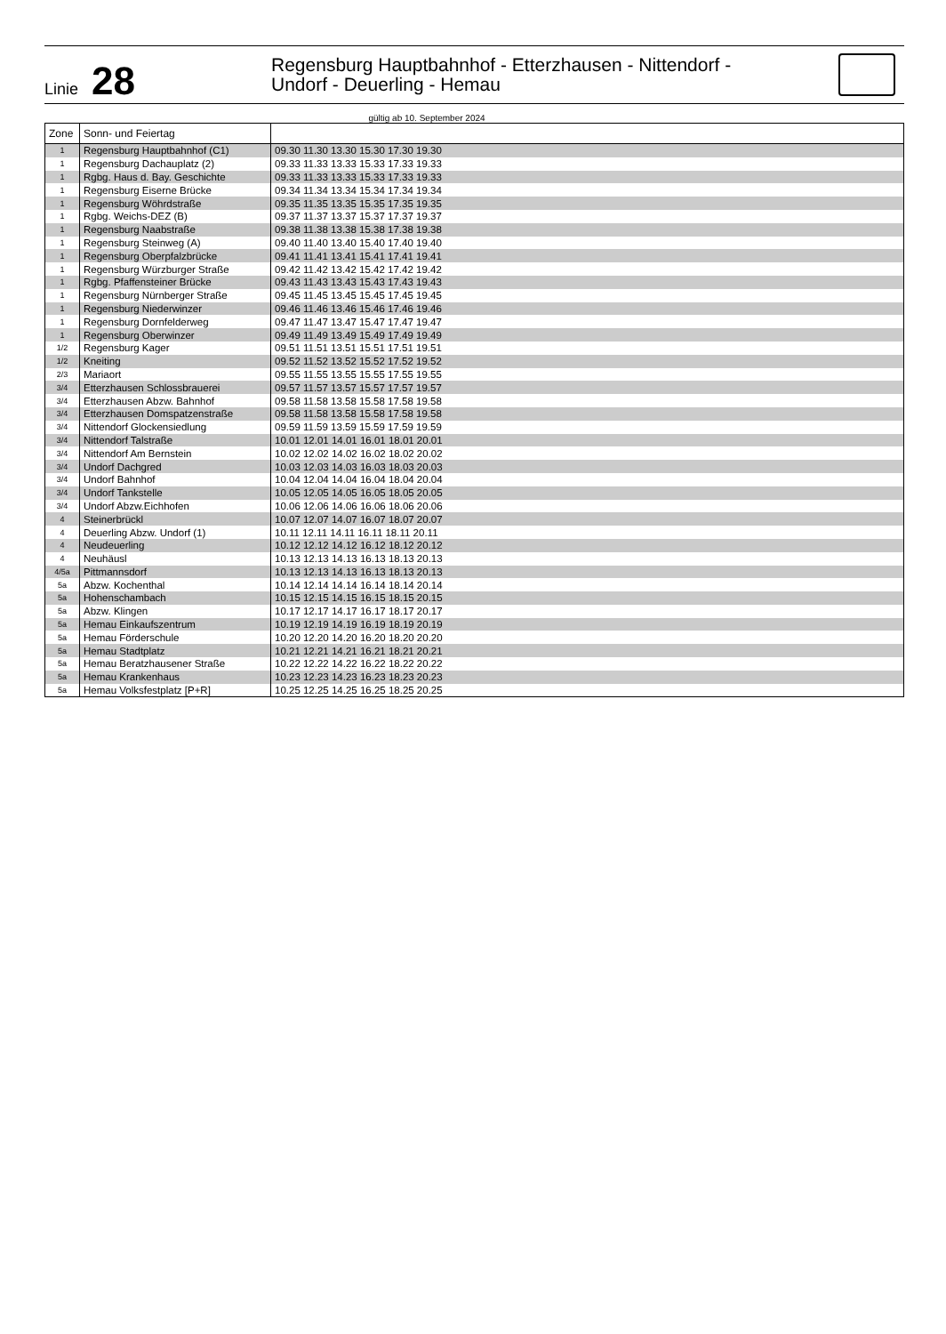Linie 28
Regensburg Hauptbahnhof - Etterzhausen - Nittendorf -
Undorf - Deuerling - Hemau
gültig ab 10. September 2024
| Zone | Sonn- und Feiertag | |
| --- | --- | --- |
| 1 | Regensburg Hauptbahnhof (C1) | 09.30 11.30 13.30 15.30 17.30 19.30 |
| 1 | Regensburg Dachauplatz (2) | 09.33 11.33 13.33 15.33 17.33 19.33 |
| 1 | Rgbg. Haus d. Bay. Geschichte | 09.33 11.33 13.33 15.33 17.33 19.33 |
| 1 | Regensburg Eiserne Brücke | 09.34 11.34 13.34 15.34 17.34 19.34 |
| 1 | Regensburg Wöhrdstraße | 09.35 11.35 13.35 15.35 17.35 19.35 |
| 1 | Rgbg. Weichs-DEZ (B) | 09.37 11.37 13.37 15.37 17.37 19.37 |
| 1 | Regensburg Naabstraße | 09.38 11.38 13.38 15.38 17.38 19.38 |
| 1 | Regensburg Steinweg (A) | 09.40 11.40 13.40 15.40 17.40 19.40 |
| 1 | Regensburg Oberpfalzbrücke | 09.41 11.41 13.41 15.41 17.41 19.41 |
| 1 | Regensburg Würzburger Straße | 09.42 11.42 13.42 15.42 17.42 19.42 |
| 1 | Rgbg. Pfaffensteiner Brücke | 09.43 11.43 13.43 15.43 17.43 19.43 |
| 1 | Regensburg Nürnberger Straße | 09.45 11.45 13.45 15.45 17.45 19.45 |
| 1 | Regensburg Niederwinzer | 09.46 11.46 13.46 15.46 17.46 19.46 |
| 1 | Regensburg Dornfelderweg | 09.47 11.47 13.47 15.47 17.47 19.47 |
| 1 | Regensburg Oberwinzer | 09.49 11.49 13.49 15.49 17.49 19.49 |
| 1/2 | Regensburg Kager | 09.51 11.51 13.51 15.51 17.51 19.51 |
| 1/2 | Kneiting | 09.52 11.52 13.52 15.52 17.52 19.52 |
| 2/3 | Mariaort | 09.55 11.55 13.55 15.55 17.55 19.55 |
| 3/4 | Etterzhausen Schlossbrauerei | 09.57 11.57 13.57 15.57 17.57 19.57 |
| 3/4 | Etterzhausen Abzw. Bahnhof | 09.58 11.58 13.58 15.58 17.58 19.58 |
| 3/4 | Etterzhausen Domspatzenstraße | 09.58 11.58 13.58 15.58 17.58 19.58 |
| 3/4 | Nittendorf Glockensiedlung | 09.59 11.59 13.59 15.59 17.59 19.59 |
| 3/4 | Nittendorf Talstraße | 10.01 12.01 14.01 16.01 18.01 20.01 |
| 3/4 | Nittendorf Am Bernstein | 10.02 12.02 14.02 16.02 18.02 20.02 |
| 3/4 | Undorf Dachgred | 10.03 12.03 14.03 16.03 18.03 20.03 |
| 3/4 | Undorf Bahnhof | 10.04 12.04 14.04 16.04 18.04 20.04 |
| 3/4 | Undorf Tankstelle | 10.05 12.05 14.05 16.05 18.05 20.05 |
| 3/4 | Undorf Abzw.Eichhofen | 10.06 12.06 14.06 16.06 18.06 20.06 |
| 4 | Steinerbrückl | 10.07 12.07 14.07 16.07 18.07 20.07 |
| 4 | Deuerling Abzw. Undorf (1) | 10.11 12.11 14.11 16.11 18.11 20.11 |
| 4 | Neudeuerling | 10.12 12.12 14.12 16.12 18.12 20.12 |
| 4 | Neuhäusl | 10.13 12.13 14.13 16.13 18.13 20.13 |
| 4/5a | Pittmannsdorf | 10.13 12.13 14.13 16.13 18.13 20.13 |
| 5a | Abzw. Kochenthal | 10.14 12.14 14.14 16.14 18.14 20.14 |
| 5a | Hohenschambach | 10.15 12.15 14.15 16.15 18.15 20.15 |
| 5a | Abzw. Klingen | 10.17 12.17 14.17 16.17 18.17 20.17 |
| 5a | Hemau Einkaufszentrum | 10.19 12.19 14.19 16.19 18.19 20.19 |
| 5a | Hemau Förderschule | 10.20 12.20 14.20 16.20 18.20 20.20 |
| 5a | Hemau Stadtplatz | 10.21 12.21 14.21 16.21 18.21 20.21 |
| 5a | Hemau Beratzhausener Straße | 10.22 12.22 14.22 16.22 18.22 20.22 |
| 5a | Hemau Krankenhaus | 10.23 12.23 14.23 16.23 18.23 20.23 |
| 5a | Hemau Volksfestplatz [P+R] | 10.25 12.25 14.25 16.25 18.25 20.25 |